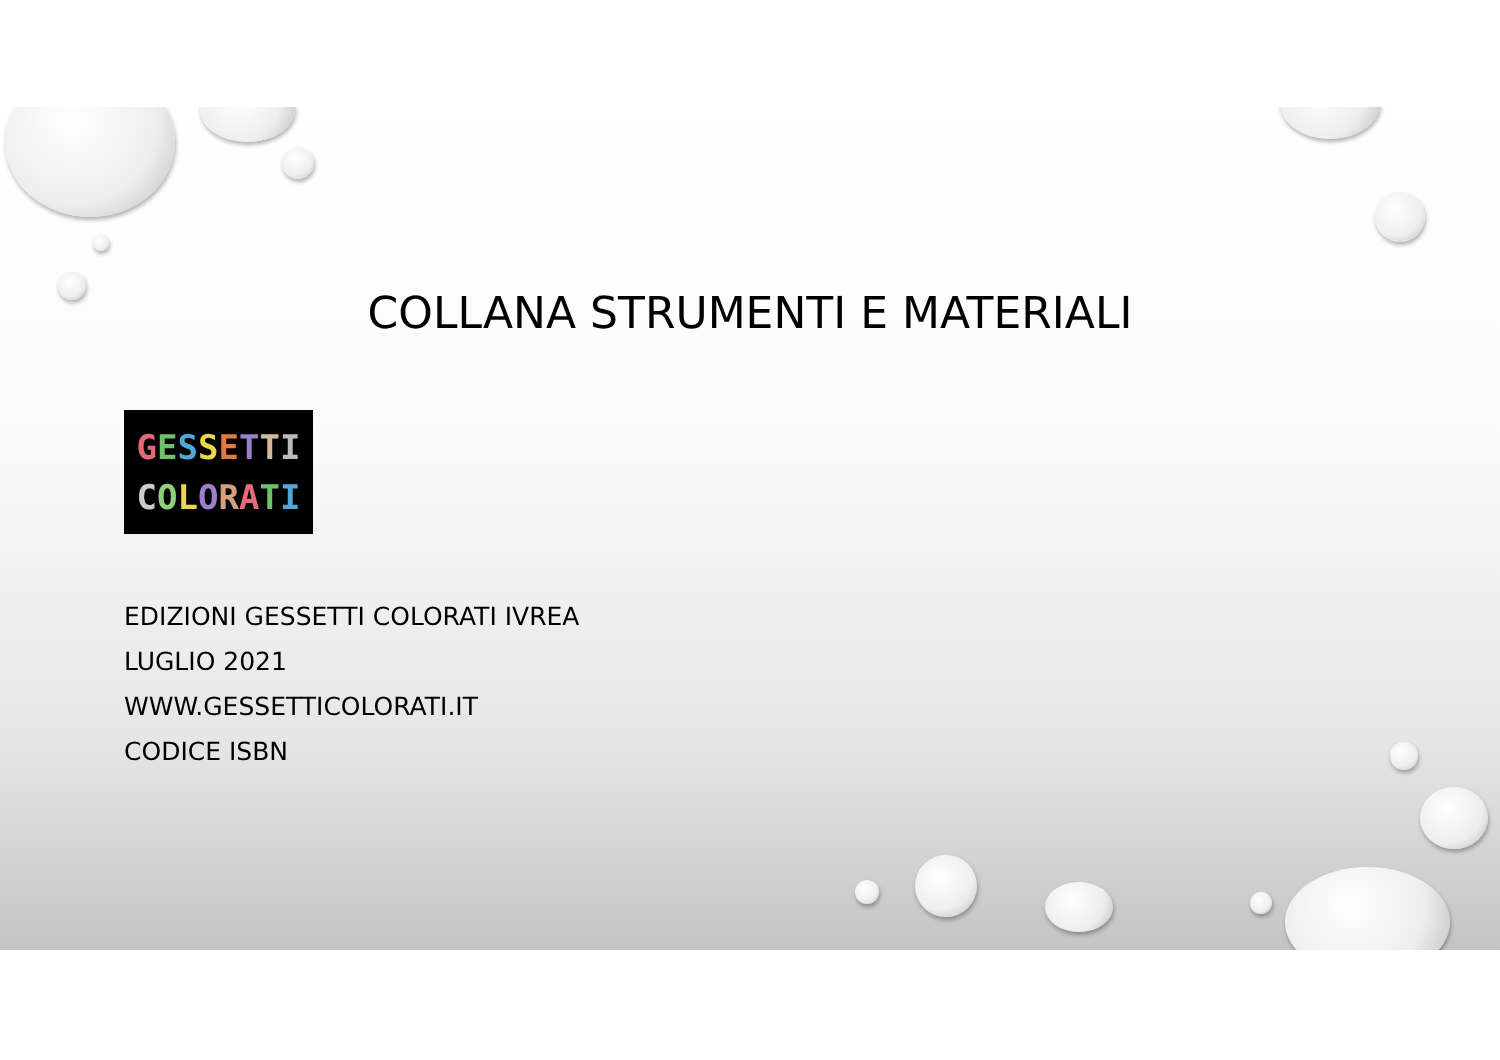COLLANA STRUMENTI E MATERIALI
GESSETTI
COLORATI
EDIZIONI GESSETTI COLORATI IVREA
LUGLIO 2021
WWW.GESSETTICOLORATI.IT
CODICE ISBN